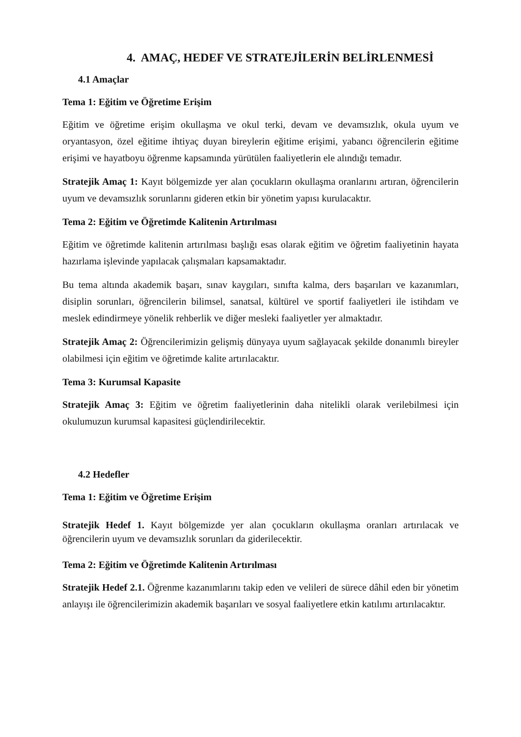4. AMAÇ, HEDEF VE STRATEJİLERİN BELİRLENMESİ
4.1 Amaçlar
Tema 1: Eğitim ve Öğretime Erişim
Eğitim ve öğretime erişim okullaşma ve okul terki, devam ve devamsızlık, okula uyum ve oryantasyon, özel eğitime ihtiyaç duyan bireylerin eğitime erişimi, yabancı öğrencilerin eğitime erişimi ve hayatboyu öğrenme kapsamında yürütülen faaliyetlerin ele alındığı temadır.
Stratejik Amaç 1: Kayıt bölgemizde yer alan çocukların okullaşma oranlarını artıran, öğrencilerin uyum ve devamsızlık sorunlarını gideren etkin bir yönetim yapısı kurulacaktır.
Tema 2: Eğitim ve Öğretimde Kalitenin Artırılması
Eğitim ve öğretimde kalitenin artırılması başlığı esas olarak eğitim ve öğretim faaliyetinin hayata hazırlama işlevinde yapılacak çalışmaları kapsamaktadır.
Bu tema altında akademik başarı, sınav kaygıları, sınıfta kalma, ders başarıları ve kazanımları, disiplin sorunları, öğrencilerin bilimsel, sanatsal, kültürel ve sportif faaliyetleri ile istihdam ve meslek edindirmeye yönelik rehberlik ve diğer mesleki faaliyetler yer almaktadır.
Stratejik Amaç 2: Öğrencilerimizin gelişmiş dünyaya uyum sağlayacak şekilde donanımlı bireyler olabilmesi için eğitim ve öğretimde kalite artırılacaktır.
Tema 3: Kurumsal Kapasite
Stratejik Amaç 3: Eğitim ve öğretim faaliyetlerinin daha nitelikli olarak verilebilmesi için okulumuzun kurumsal kapasitesi güçlendirilecektir.
4.2 Hedefler
Tema 1: Eğitim ve Öğretime Erişim
Stratejik Hedef 1. Kayıt bölgemizde yer alan çocukların okullaşma oranları artırılacak ve öğrencilerin uyum ve devamsızlık sorunları da giderilecektir.
Tema 2: Eğitim ve Öğretimde Kalitenin Artırılması
Stratejik Hedef 2.1. Öğrenme kazanımlarını takip eden ve velileri de sürece dâhil eden bir yönetim anlayışı ile öğrencilerimizin akademik başarıları ve sosyal faaliyetlere etkin katılımı artırılacaktır.